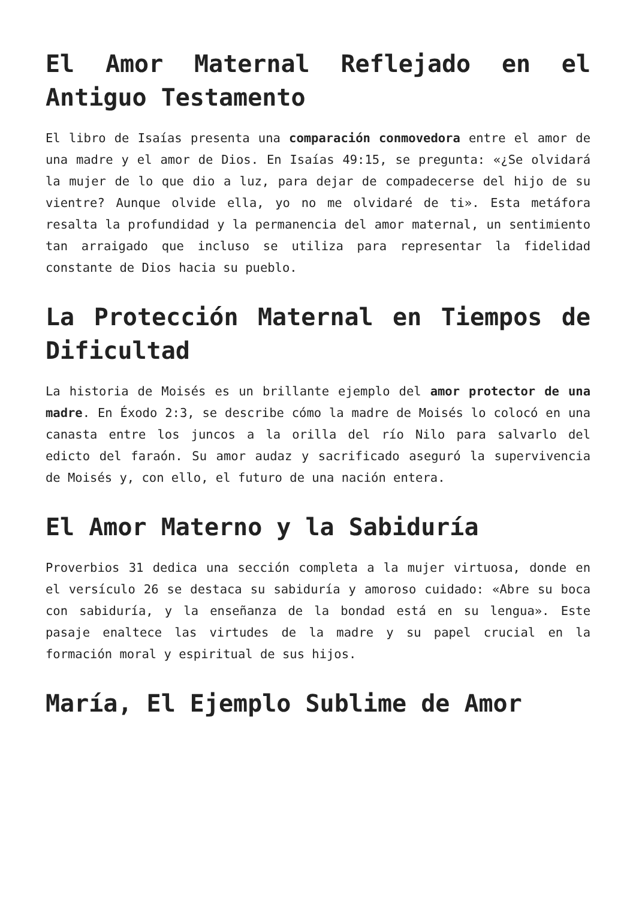El Amor Maternal Reflejado en el Antiguo Testamento
El libro de Isaías presenta una comparación conmovedora entre el amor de una madre y el amor de Dios. En Isaías 49:15, se pregunta: «¿Se olvidará la mujer de lo que dio a luz, para dejar de compadecerse del hijo de su vientre? Aunque olvide ella, yo no me olvidaré de ti». Esta metáfora resalta la profundidad y la permanencia del amor maternal, un sentimiento tan arraigado que incluso se utiliza para representar la fidelidad constante de Dios hacia su pueblo.
La Protección Maternal en Tiempos de Dificultad
La historia de Moisés es un brillante ejemplo del amor protector de una madre. En Éxodo 2:3, se describe cómo la madre de Moisés lo colocó en una canasta entre los juncos a la orilla del río Nilo para salvarlo del edicto del faraón. Su amor audaz y sacrificado aseguró la supervivencia de Moisés y, con ello, el futuro de una nación entera.
El Amor Materno y la Sabiduría
Proverbios 31 dedica una sección completa a la mujer virtuosa, donde en el versículo 26 se destaca su sabiduría y amoroso cuidado: «Abre su boca con sabiduría, y la enseñanza de la bondad está en su lengua». Este pasaje enaltece las virtudes de la madre y su papel crucial en la formación moral y espiritual de sus hijos.
María, El Ejemplo Sublime de Amor